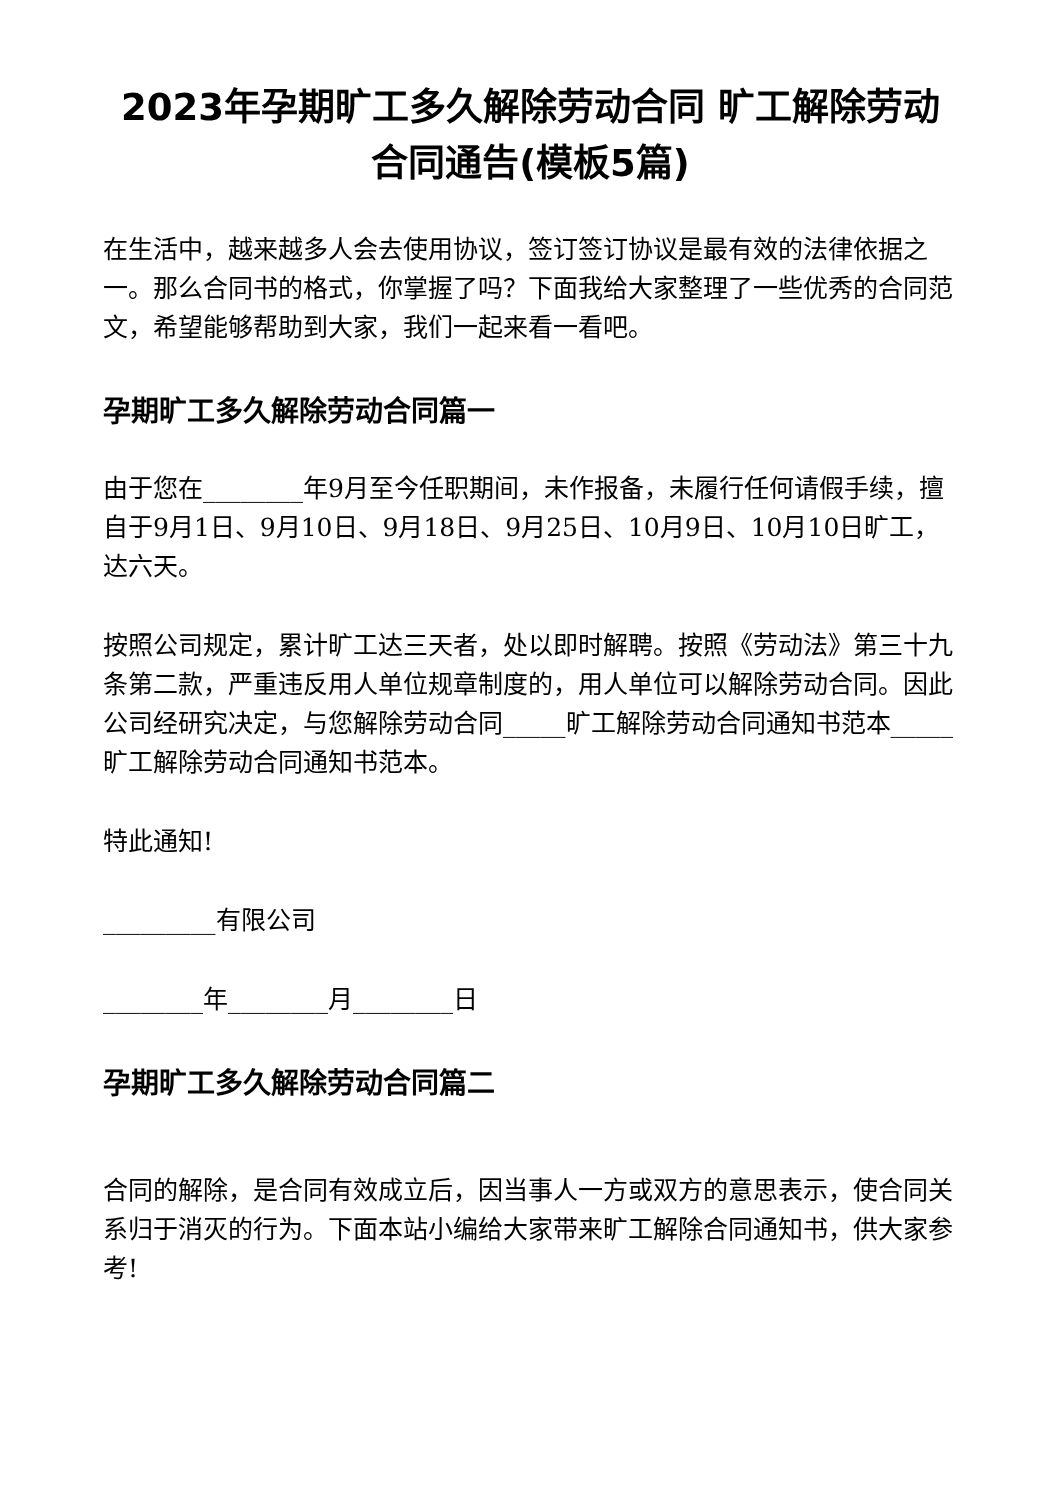2023年孕期旷工多久解除劳动合同 旷工解除劳动合同通告(模板5篇)
在生活中，越来越多人会去使用协议，签订签订协议是最有效的法律依据之一。那么合同书的格式，你掌握了吗？下面我给大家整理了一些优秀的合同范文，希望能够帮助到大家，我们一起来看一看吧。
孕期旷工多久解除劳动合同篇一
由于您在________年9月至今任职期间，未作报备，未履行任何请假手续，擅自于9月1日、9月10日、9月18日、9月25日、10月9日、10月10日旷工，达六天。
按照公司规定，累计旷工达三天者，处以即时解聘。按照《劳动法》第三十九条第二款，严重违反用人单位规章制度的，用人单位可以解除劳动合同。因此公司经研究决定，与您解除劳动合同_____旷工解除劳动合同通知书范本_____旷工解除劳动合同通知书范本。
特此通知!
_________有限公司
________年________月________日
孕期旷工多久解除劳动合同篇二
合同的解除，是合同有效成立后，因当事人一方或双方的意思表示，使合同关系归于消灭的行为。下面本站小编给大家带来旷工解除合同通知书，供大家参考!